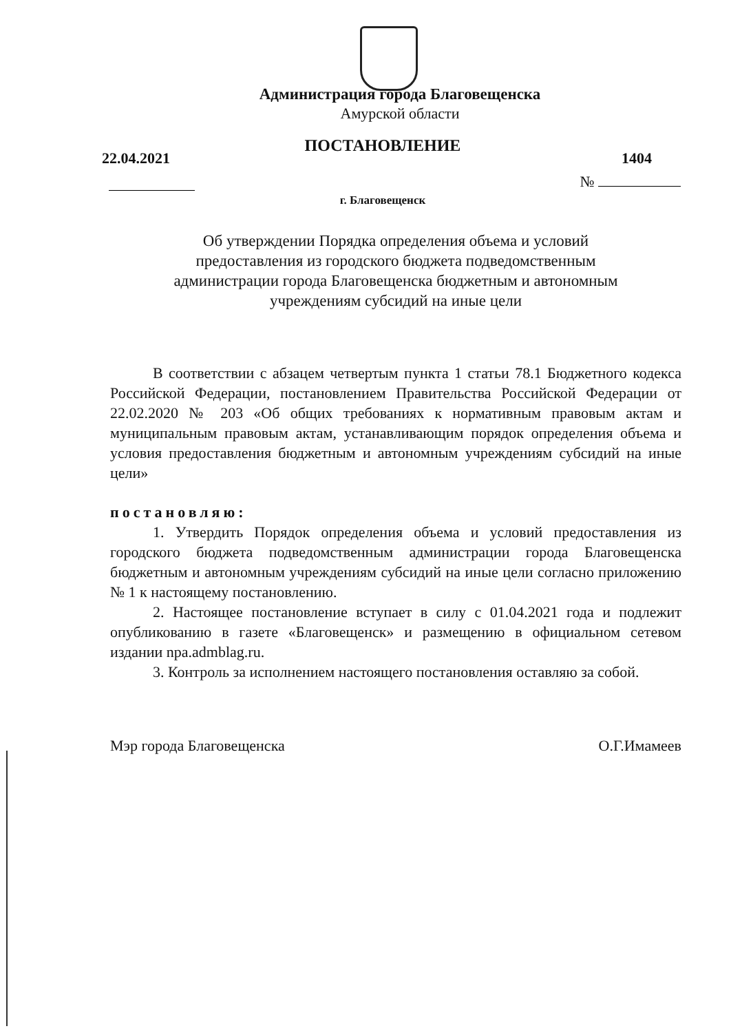Администрация города Благовещенска
Амурской области
ПОСТАНОВЛЕНИЕ
22.04.2021 1404
№
г. Благовещенск
Об утверждении Порядка определения объема и условий
предоставления из городского бюджета подведомственным
администрации города Благовещенска бюджетным и автономным
учреждениям субсидий на иные цели
В соответствии с абзацем четвертым пункта 1 статьи 78.1 Бюджетного кодекса Российской Федерации, постановлением Правительства Российской Федерации от 22.02.2020 № 203 «Об общих требованиях к нормативным правовым актам и муниципальным правовым актам, устанавливающим порядок определения объема и условия предоставления бюджетным и автономным учреждениям субсидий на иные цели»
постановляю:
1. Утвердить Порядок определения объема и условий предоставления из городского бюджета подведомственным администрации города Благовещенска бюджетным и автономным учреждениям субсидий на иные цели согласно приложению № 1 к настоящему постановлению.
2. Настоящее постановление вступает в силу с 01.04.2021 года и подлежит опубликованию в газете «Благовещенск» и размещению в официальном сетевом издании npa.admblag.ru.
3. Контроль за исполнением настоящего постановления оставляю за собой.
Мэр города Благовещенска О.Г.Имамеев